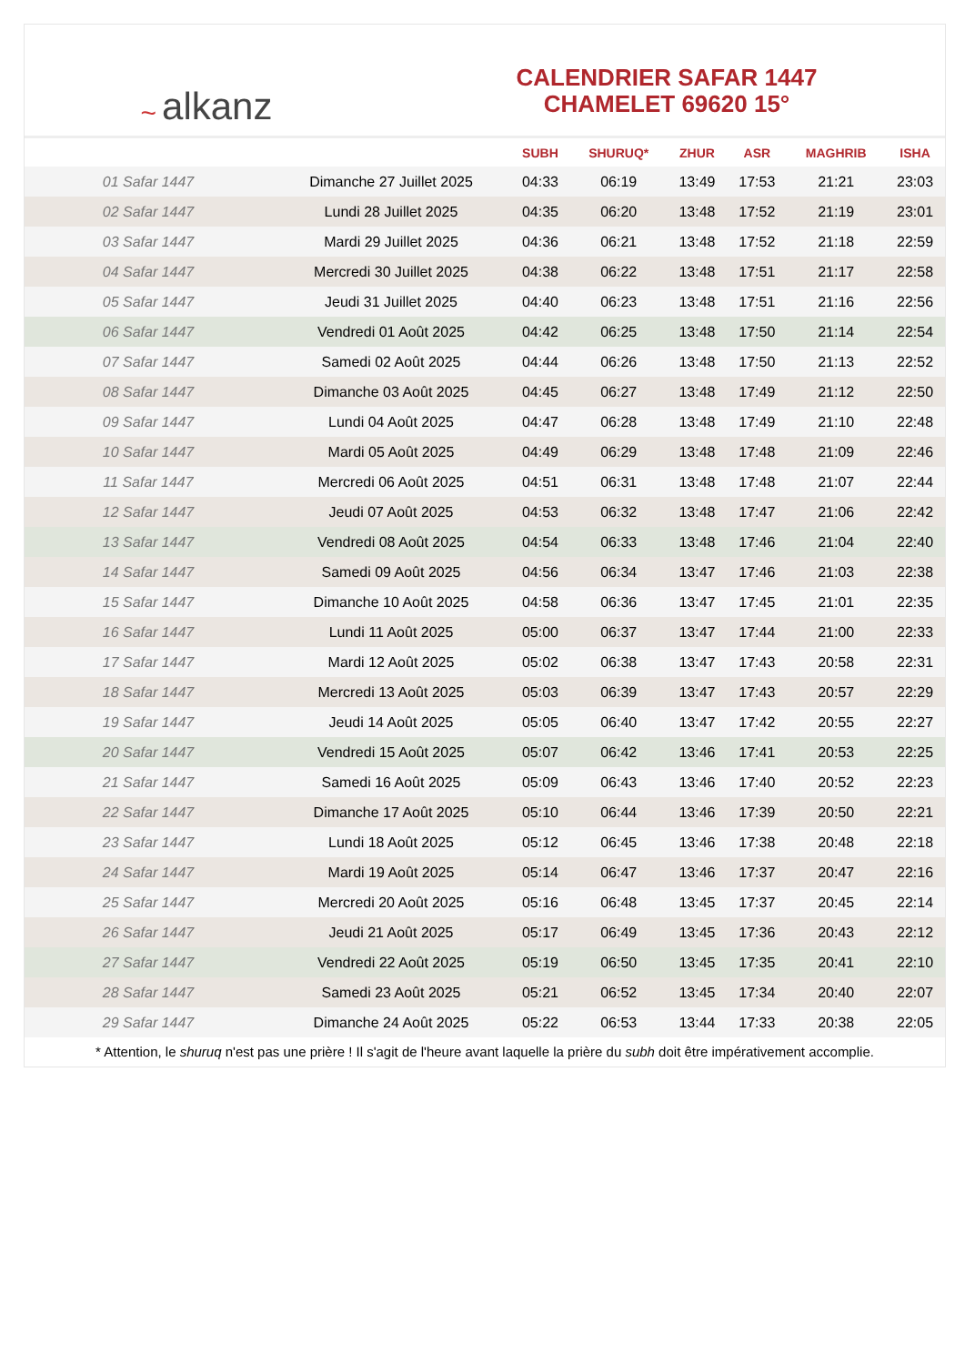~ alkanz
CALENDRIER SAFAR 1447
CHAMELET 69620 15°
| | | SUBH | SHURUQ* | ZHUR | ASR | MAGHRIB | ISHA |
| --- | --- | --- | --- | --- | --- | --- | --- |
| 01 Safar 1447 | Dimanche 27 Juillet 2025 | 04:33 | 06:19 | 13:49 | 17:53 | 21:21 | 23:03 |
| 02 Safar 1447 | Lundi 28 Juillet 2025 | 04:35 | 06:20 | 13:48 | 17:52 | 21:19 | 23:01 |
| 03 Safar 1447 | Mardi 29 Juillet 2025 | 04:36 | 06:21 | 13:48 | 17:52 | 21:18 | 22:59 |
| 04 Safar 1447 | Mercredi 30 Juillet 2025 | 04:38 | 06:22 | 13:48 | 17:51 | 21:17 | 22:58 |
| 05 Safar 1447 | Jeudi 31 Juillet 2025 | 04:40 | 06:23 | 13:48 | 17:51 | 21:16 | 22:56 |
| 06 Safar 1447 | Vendredi 01 Août 2025 | 04:42 | 06:25 | 13:48 | 17:50 | 21:14 | 22:54 |
| 07 Safar 1447 | Samedi 02 Août 2025 | 04:44 | 06:26 | 13:48 | 17:50 | 21:13 | 22:52 |
| 08 Safar 1447 | Dimanche 03 Août 2025 | 04:45 | 06:27 | 13:48 | 17:49 | 21:12 | 22:50 |
| 09 Safar 1447 | Lundi 04 Août 2025 | 04:47 | 06:28 | 13:48 | 17:49 | 21:10 | 22:48 |
| 10 Safar 1447 | Mardi 05 Août 2025 | 04:49 | 06:29 | 13:48 | 17:48 | 21:09 | 22:46 |
| 11 Safar 1447 | Mercredi 06 Août 2025 | 04:51 | 06:31 | 13:48 | 17:48 | 21:07 | 22:44 |
| 12 Safar 1447 | Jeudi 07 Août 2025 | 04:53 | 06:32 | 13:48 | 17:47 | 21:06 | 22:42 |
| 13 Safar 1447 | Vendredi 08 Août 2025 | 04:54 | 06:33 | 13:48 | 17:46 | 21:04 | 22:40 |
| 14 Safar 1447 | Samedi 09 Août 2025 | 04:56 | 06:34 | 13:47 | 17:46 | 21:03 | 22:38 |
| 15 Safar 1447 | Dimanche 10 Août 2025 | 04:58 | 06:36 | 13:47 | 17:45 | 21:01 | 22:35 |
| 16 Safar 1447 | Lundi 11 Août 2025 | 05:00 | 06:37 | 13:47 | 17:44 | 21:00 | 22:33 |
| 17 Safar 1447 | Mardi 12 Août 2025 | 05:02 | 06:38 | 13:47 | 17:43 | 20:58 | 22:31 |
| 18 Safar 1447 | Mercredi 13 Août 2025 | 05:03 | 06:39 | 13:47 | 17:43 | 20:57 | 22:29 |
| 19 Safar 1447 | Jeudi 14 Août 2025 | 05:05 | 06:40 | 13:47 | 17:42 | 20:55 | 22:27 |
| 20 Safar 1447 | Vendredi 15 Août 2025 | 05:07 | 06:42 | 13:46 | 17:41 | 20:53 | 22:25 |
| 21 Safar 1447 | Samedi 16 Août 2025 | 05:09 | 06:43 | 13:46 | 17:40 | 20:52 | 22:23 |
| 22 Safar 1447 | Dimanche 17 Août 2025 | 05:10 | 06:44 | 13:46 | 17:39 | 20:50 | 22:21 |
| 23 Safar 1447 | Lundi 18 Août 2025 | 05:12 | 06:45 | 13:46 | 17:38 | 20:48 | 22:18 |
| 24 Safar 1447 | Mardi 19 Août 2025 | 05:14 | 06:47 | 13:46 | 17:37 | 20:47 | 22:16 |
| 25 Safar 1447 | Mercredi 20 Août 2025 | 05:16 | 06:48 | 13:45 | 17:37 | 20:45 | 22:14 |
| 26 Safar 1447 | Jeudi 21 Août 2025 | 05:17 | 06:49 | 13:45 | 17:36 | 20:43 | 22:12 |
| 27 Safar 1447 | Vendredi 22 Août 2025 | 05:19 | 06:50 | 13:45 | 17:35 | 20:41 | 22:10 |
| 28 Safar 1447 | Samedi 23 Août 2025 | 05:21 | 06:52 | 13:45 | 17:34 | 20:40 | 22:07 |
| 29 Safar 1447 | Dimanche 24 Août 2025 | 05:22 | 06:53 | 13:44 | 17:33 | 20:38 | 22:05 |
* Attention, le shuruq n'est pas une prière ! Il s'agit de l'heure avant laquelle la prière du subh doit être impérativement accomplie.